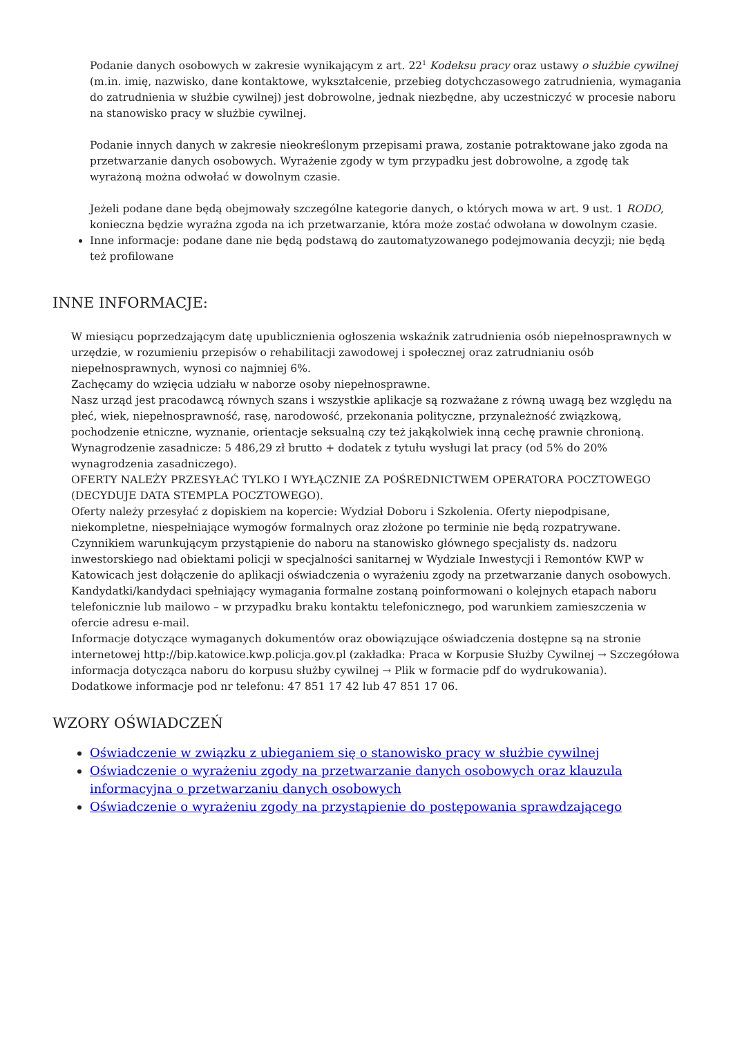Podanie danych osobowych w zakresie wynikającym z art. 22<sup>1</sup> Kodeksu pracy oraz ustawy o służbie cywilnej (m.in. imię, nazwisko, dane kontaktowe, wykształcenie, przebieg dotychczasowego zatrudnienia, wymagania do zatrudnienia w służbie cywilnej) jest dobrowolne, jednak niezbędne, aby uczestniczyć w procesie naboru na stanowisko pracy w służbie cywilnej.
Podanie innych danych w zakresie nieokreślonym przepisami prawa, zostanie potraktowane jako zgoda na przetwarzanie danych osobowych. Wyrażenie zgody w tym przypadku jest dobrowolne, a zgodę tak wyrażoną można odwołać w dowolnym czasie.
Jeżeli podane dane będą obejmowały szczególne kategorie danych, o których mowa w art. 9 ust. 1 RODO, konieczna będzie wyraźna zgoda na ich przetwarzanie, która może zostać odwołana w dowolnym czasie.
Inne informacje: podane dane nie będą podstawą do zautomatyzowanego podejmowania decyzji; nie będą też profilowane
INNE INFORMACJE:
W miesiącu poprzedzającym datę upublicznienia ogłoszenia wskaźnik zatrudnienia osób niepełnosprawnych w urzędzie, w rozumieniu przepisów o rehabilitacji zawodowej i społecznej oraz zatrudnianiu osób niepełnosprawnych, wynosi co najmniej 6%.
Zachęcamy do wzięcia udziału w naborze osoby niepełnosprawne.
Nasz urząd jest pracodawcą równych szans i wszystkie aplikacje są rozważane z równą uwagą bez względu na płeć, wiek, niepełnosprawność, rasę, narodowość, przekonania polityczne, przynależność związkową, pochodzenie etniczne, wyznanie, orientacje seksualną czy też jakąkolwiek inną cechę prawnie chronioną.
Wynagrodzenie zasadnicze: 5 486,29 zł brutto + dodatek z tytułu wysługi lat pracy (od 5% do 20% wynagrodzenia zasadniczego).
OFERTY NALEŻY PRZESYŁAĆ TYLKO I WYŁĄCZNIE ZA POŚREDNICTWEM OPERATORA POCZTOWEGO (DECYDUJE DATA STEMPLA POCZTOWEGO).
Oferty należy przesyłać z dopiskiem na kopercie: Wydział Doboru i Szkolenia. Oferty niepodpisane, niekompletne, niespełniające wymogów formalnych oraz złożone po terminie nie będą rozpatrywane.
Czynnikiem warunkującym przystąpienie do naboru na stanowisko głównego specjalisty ds. nadzoru inwestorskiego nad obiektami policji w specjalności sanitarnej w Wydziale Inwestycji i Remontów KWP w Katowicach jest dołączenie do aplikacji oświadczenia o wyrażeniu zgody na przetwarzanie danych osobowych.
Kandydatki/kandydaci spełniający wymagania formalne zostaną poinformowani o kolejnych etapach naboru telefonicznie lub mailowo – w przypadku braku kontaktu telefonicznego, pod warunkiem zamieszczenia w ofercie adresu e-mail.
Informacje dotyczące wymaganych dokumentów oraz obowiązujące oświadczenia dostępne są na stronie internetowej http://bip.katowice.kwp.policja.gov.pl (zakładka: Praca w Korpusie Służby Cywilnej → Szczegółowa informacja dotycząca naboru do korpusu służby cywilnej → Plik w formacie pdf do wydrukowania).
Dodatkowe informacje pod nr telefonu: 47 851 17 42 lub 47 851 17 06.
WZORY OŚWIADCZEŃ
Oświadczenie w związku z ubieganiem się o stanowisko pracy w służbie cywilnej
Oświadczenie o wyrażeniu zgody na przetwarzanie danych osobowych oraz klauzula informacyjna o przetwarzaniu danych osobowych
Oświadczenie o wyrażeniu zgody na przystąpienie do postępowania sprawdzającego